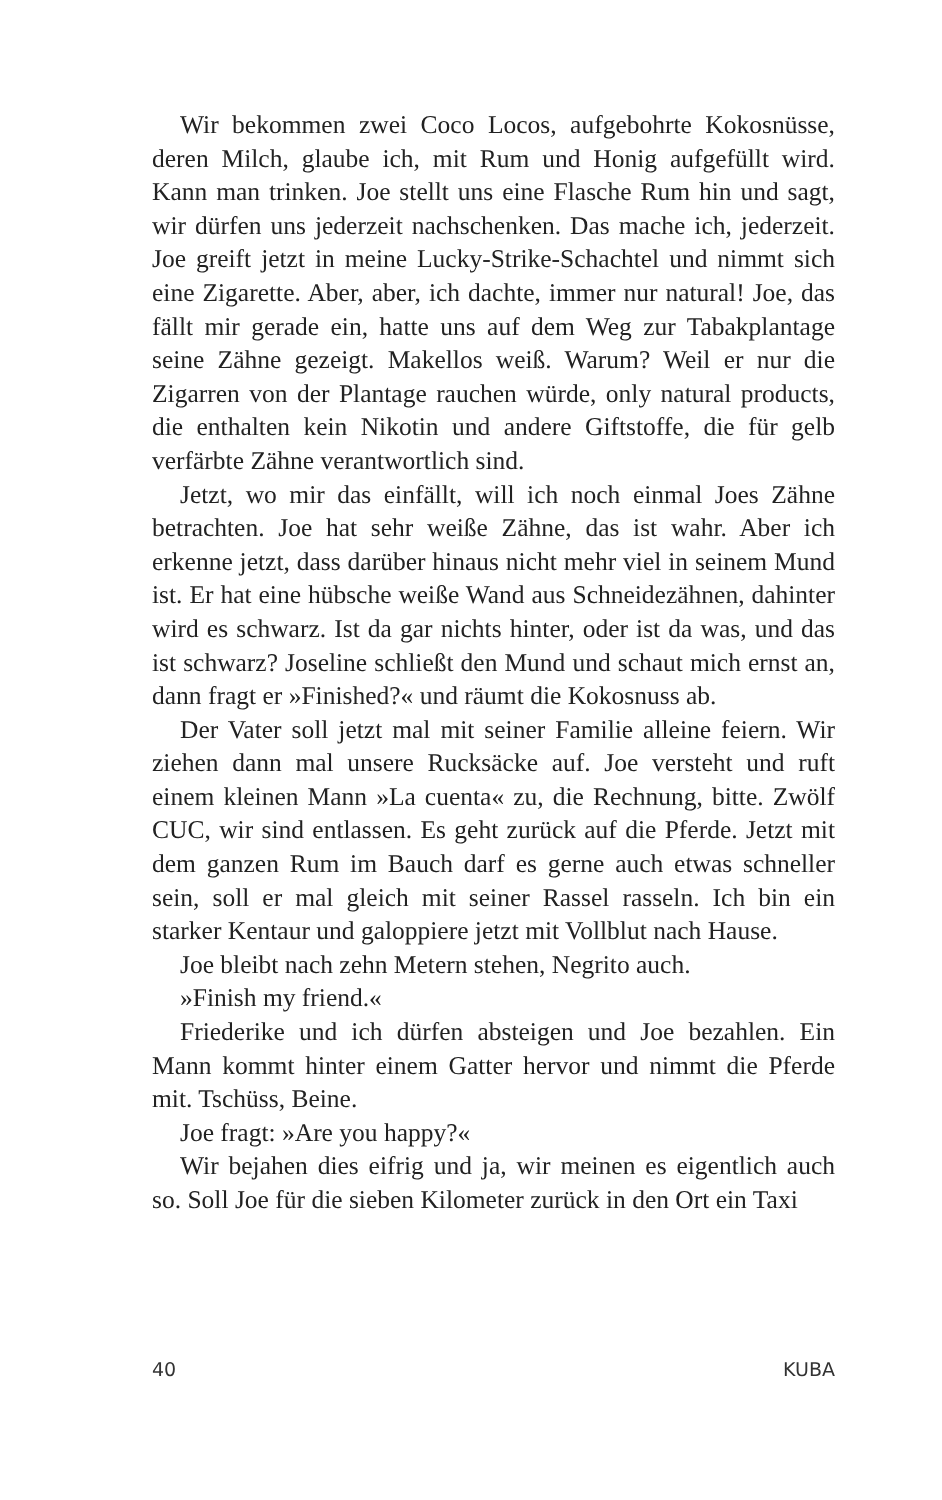Wir bekommen zwei Coco Locos, aufgebohrte Kokosnüsse, deren Milch, glaube ich, mit Rum und Honig aufgefüllt wird. Kann man trinken. Joe stellt uns eine Flasche Rum hin und sagt, wir dürfen uns jederzeit nachschenken. Das mache ich, jederzeit. Joe greift jetzt in meine Lucky-Strike-Schachtel und nimmt sich eine Zigarette. Aber, aber, ich dachte, immer nur natural! Joe, das fällt mir gerade ein, hatte uns auf dem Weg zur Tabakplantage seine Zähne gezeigt. Makellos weiß. Warum? Weil er nur die Zigarren von der Plantage rauchen würde, only natural products, die enthalten kein Nikotin und andere Giftstoffe, die für gelb verfärbte Zähne verantwortlich sind.
Jetzt, wo mir das einfällt, will ich noch einmal Joes Zähne betrachten. Joe hat sehr weiße Zähne, das ist wahr. Aber ich erkenne jetzt, dass darüber hinaus nicht mehr viel in seinem Mund ist. Er hat eine hübsche weiße Wand aus Schneidezähnen, dahinter wird es schwarz. Ist da gar nichts hinter, oder ist da was, und das ist schwarz? Joseline schließt den Mund und schaut mich ernst an, dann fragt er »Finished?« und räumt die Kokosnuss ab.
Der Vater soll jetzt mal mit seiner Familie alleine feiern. Wir ziehen dann mal unsere Rucksäcke auf. Joe versteht und ruft einem kleinen Mann »La cuenta« zu, die Rechnung, bitte. Zwölf CUC, wir sind entlassen. Es geht zurück auf die Pferde. Jetzt mit dem ganzen Rum im Bauch darf es gerne auch etwas schneller sein, soll er mal gleich mit seiner Rassel rasseln. Ich bin ein starker Kentaur und galoppiere jetzt mit Vollblut nach Hause.
Joe bleibt nach zehn Metern stehen, Negrito auch.
»Finish my friend.«
Friederike und ich dürfen absteigen und Joe bezahlen. Ein Mann kommt hinter einem Gatter hervor und nimmt die Pferde mit. Tschüss, Beine.
Joe fragt: »Are you happy?«
Wir bejahen dies eifrig und ja, wir meinen es eigentlich auch so. Soll Joe für die sieben Kilometer zurück in den Ort ein Taxi
40 KUBA